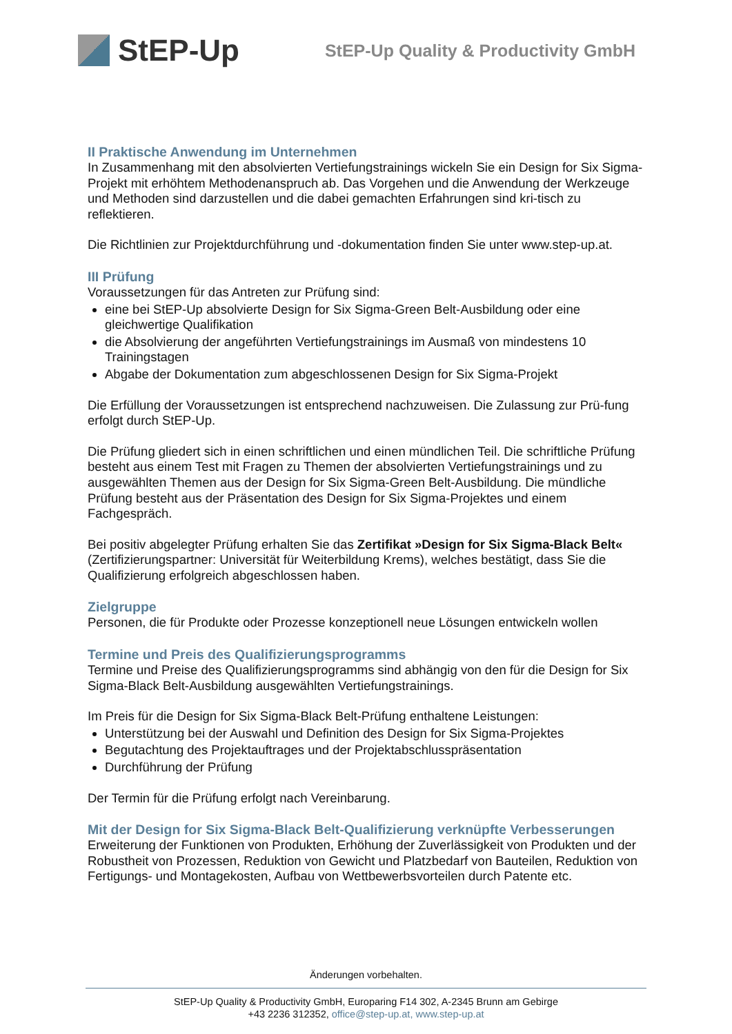StEP-Up
StEP-Up Quality & Productivity GmbH
II Praktische Anwendung im Unternehmen
In Zusammenhang mit den absolvierten Vertiefungstrainings wickeln Sie ein Design for Six Sigma-Projekt mit erhöhtem Methodenanspruch ab. Das Vorgehen und die Anwendung der Werkzeuge und Methoden sind darzustellen und die dabei gemachten Erfahrungen sind kri-tisch zu reflektieren.
Die Richtlinien zur Projektdurchführung und -dokumentation finden Sie unter www.step-up.at.
III Prüfung
Voraussetzungen für das Antreten zur Prüfung sind:
eine bei StEP-Up absolvierte Design for Six Sigma-Green Belt-Ausbildung oder eine gleichwertige Qualifikation
die Absolvierung der angeführten Vertiefungstrainings im Ausmaß von mindestens 10 Trainingstagen
Abgabe der Dokumentation zum abgeschlossenen Design for Six Sigma-Projekt
Die Erfüllung der Voraussetzungen ist entsprechend nachzuweisen. Die Zulassung zur Prü-fung erfolgt durch StEP-Up.
Die Prüfung gliedert sich in einen schriftlichen und einen mündlichen Teil. Die schriftliche Prüfung besteht aus einem Test mit Fragen zu Themen der absolvierten Vertiefungstrainings und zu ausgewählten Themen aus der Design for Six Sigma-Green Belt-Ausbildung. Die mündliche Prüfung besteht aus der Präsentation des Design for Six Sigma-Projektes und einem Fachgespräch.
Bei positiv abgelegter Prüfung erhalten Sie das Zertifikat »Design for Six Sigma-Black Belt« (Zertifizierungspartner: Universität für Weiterbildung Krems), welches bestätigt, dass Sie die Qualifizierung erfolgreich abgeschlossen haben.
Zielgruppe
Personen, die für Produkte oder Prozesse konzeptionell neue Lösungen entwickeln wollen
Termine und Preis des Qualifizierungsprogramms
Termine und Preise des Qualifizierungsprogramms sind abhängig von den für die Design for Six Sigma-Black Belt-Ausbildung ausgewählten Vertiefungstrainings.
Im Preis für die Design for Six Sigma-Black Belt-Prüfung enthaltene Leistungen:
Unterstützung bei der Auswahl und Definition des Design for Six Sigma-Projektes
Begutachtung des Projektauftrages und der Projektabschlusspräsentation
Durchführung der Prüfung
Der Termin für die Prüfung erfolgt nach Vereinbarung.
Mit der Design for Six Sigma-Black Belt-Qualifizierung verknüpfte Verbesserungen
Erweiterung der Funktionen von Produkten, Erhöhung der Zuverlässigkeit von Produkten und der Robustheit von Prozessen, Reduktion von Gewicht und Platzbedarf von Bauteilen, Reduktion von Fertigungs- und Montagekosten, Aufbau von Wettbewerbsvorteilen durch Patente etc.
Änderungen vorbehalten.
StEP-Up Quality & Productivity GmbH, Europaring F14 302, A-2345 Brunn am Gebirge
+43 2236 312352, office@step-up.at, www.step-up.at